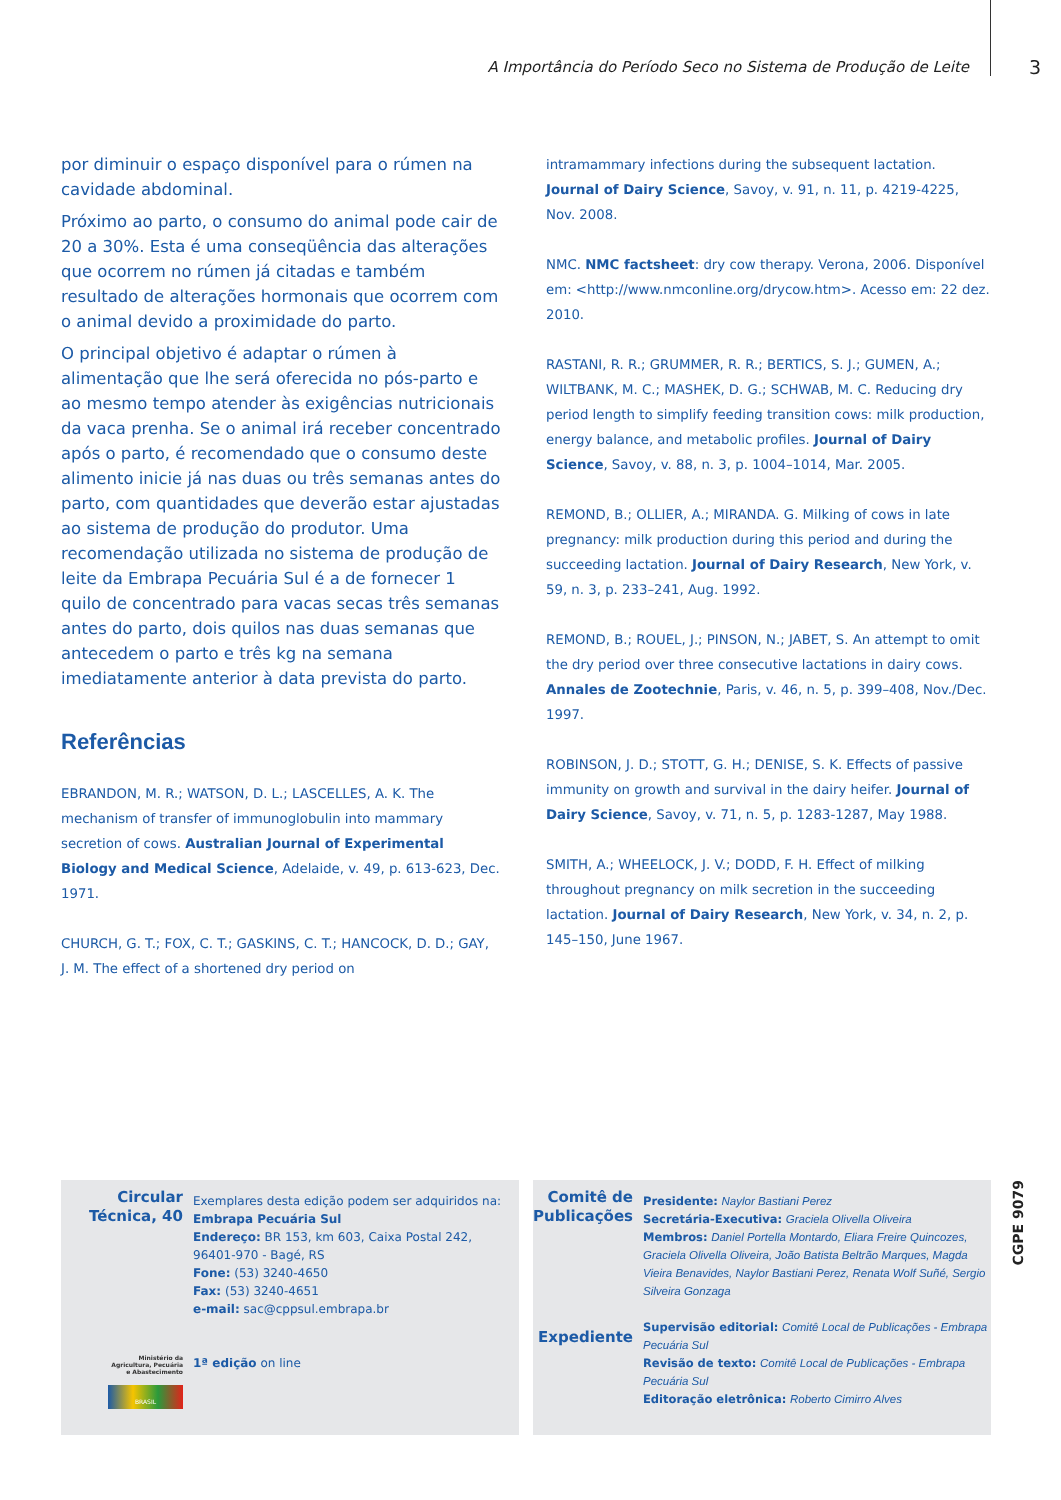A Importância do Período Seco no Sistema de Produção de Leite
3
por diminuir o espaço disponível para o rúmen na cavidade abdominal.
Próximo ao parto, o consumo do animal pode cair de 20 a 30%. Esta é uma conseqüência das alterações que ocorrem no rúmen já citadas e também resultado de alterações hormonais que ocorrem com o animal devido a proximidade do parto.
O principal objetivo é adaptar o rúmen à alimentação que lhe será oferecida no pós-parto e ao mesmo tempo atender às exigências nutricionais da vaca prenha. Se o animal irá receber concentrado após o parto, é recomendado que o consumo deste alimento inicie já nas duas ou três semanas antes do parto, com quantidades que deverão estar ajustadas ao sistema de produção do produtor. Uma recomendação utilizada no sistema de produção de leite da Embrapa Pecuária Sul é a de fornecer 1 quilo de concentrado para vacas secas três semanas antes do parto, dois quilos nas duas semanas que antecedem o parto e três kg na semana imediatamente anterior à data prevista do parto.
Referências
EBRANDON, M. R.; WATSON, D. L.; LASCELLES, A. K. The mechanism of transfer of immunoglobulin into mammary secretion of cows. Australian Journal of Experimental Biology and Medical Science, Adelaide, v. 49, p. 613-623, Dec. 1971.
CHURCH, G. T.; FOX, C. T.; GASKINS, C. T.; HANCOCK, D. D.; GAY, J. M. The effect of a shortened dry period on
intramammary infections during the subsequent lactation. Journal of Dairy Science, Savoy, v. 91, n. 11, p. 4219-4225, Nov. 2008.
NMC. NMC factsheet: dry cow therapy. Verona, 2006. Disponível em: <http://www.nmconline.org/drycow.htm>. Acesso em: 22 dez. 2010.
RASTANI, R. R.; GRUMMER, R. R.; BERTICS, S. J.; GUMEN, A.; WILTBANK, M. C.; MASHEK, D. G.; SCHWAB, M. C. Reducing dry period length to simplify feeding transition cows: milk production, energy balance, and metabolic profiles. Journal of Dairy Science, Savoy, v. 88, n. 3, p. 1004–1014, Mar. 2005.
REMOND, B.; OLLIER, A.; MIRANDA. G. Milking of cows in late pregnancy: milk production during this period and during the succeeding lactation. Journal of Dairy Research, New York, v. 59, n. 3, p. 233–241, Aug. 1992.
REMOND, B.; ROUEL, J.; PINSON, N.; JABET, S. An attempt to omit the dry period over three consecutive lactations in dairy cows. Annales de Zootechnie, Paris, v. 46, n. 5, p. 399–408, Nov./Dec. 1997.
ROBINSON, J. D.; STOTT, G. H.; DENISE, S. K. Effects of passive immunity on growth and survival in the dairy heifer. Journal of Dairy Science, Savoy, v. 71, n. 5, p. 1283-1287, May 1988.
SMITH, A.; WHEELOCK, J. V.; DODD, F. H. Effect of milking throughout pregnancy on milk secretion in the succeeding lactation. Journal of Dairy Research, New York, v. 34, n. 2, p. 145–150, June 1967.
Circular
Técnica, 40
Ministério da
Agricultura, Pecuária
e Abastecimento
BRASIL
Exemplares desta edição podem ser adquiridos na:
Embrapa Pecuária Sul
Endereço: BR 153, km 603, Caixa Postal 242,
96401-970 - Bagé, RS
Fone: (53) 3240-4650
Fax: (53) 3240-4651
e-mail: sac@cppsul.embrapa.br
1ª edição on line
Comitê de
Publicações
Expediente
Presidente: Naylor Bastiani Perez
Secretária-Executiva: Graciela Olivella Oliveira
Membros: Daniel Portella Montardo, Eliara Freire Quincozes, Graciela Olivella Oliveira, João Batista Beltrão Marques, Magda Vieira Benavides, Naylor Bastiani Perez, Renata Wolf Suñé, Sergio Silveira Gonzaga
Supervisão editorial: Comitê Local de Publicações - Embrapa Pecuária Sul
Revisão de texto: Comitê Local de Publicações - Embrapa Pecuária Sul
Editoração eletrônica: Roberto Cimirro Alves
CGPE 9079